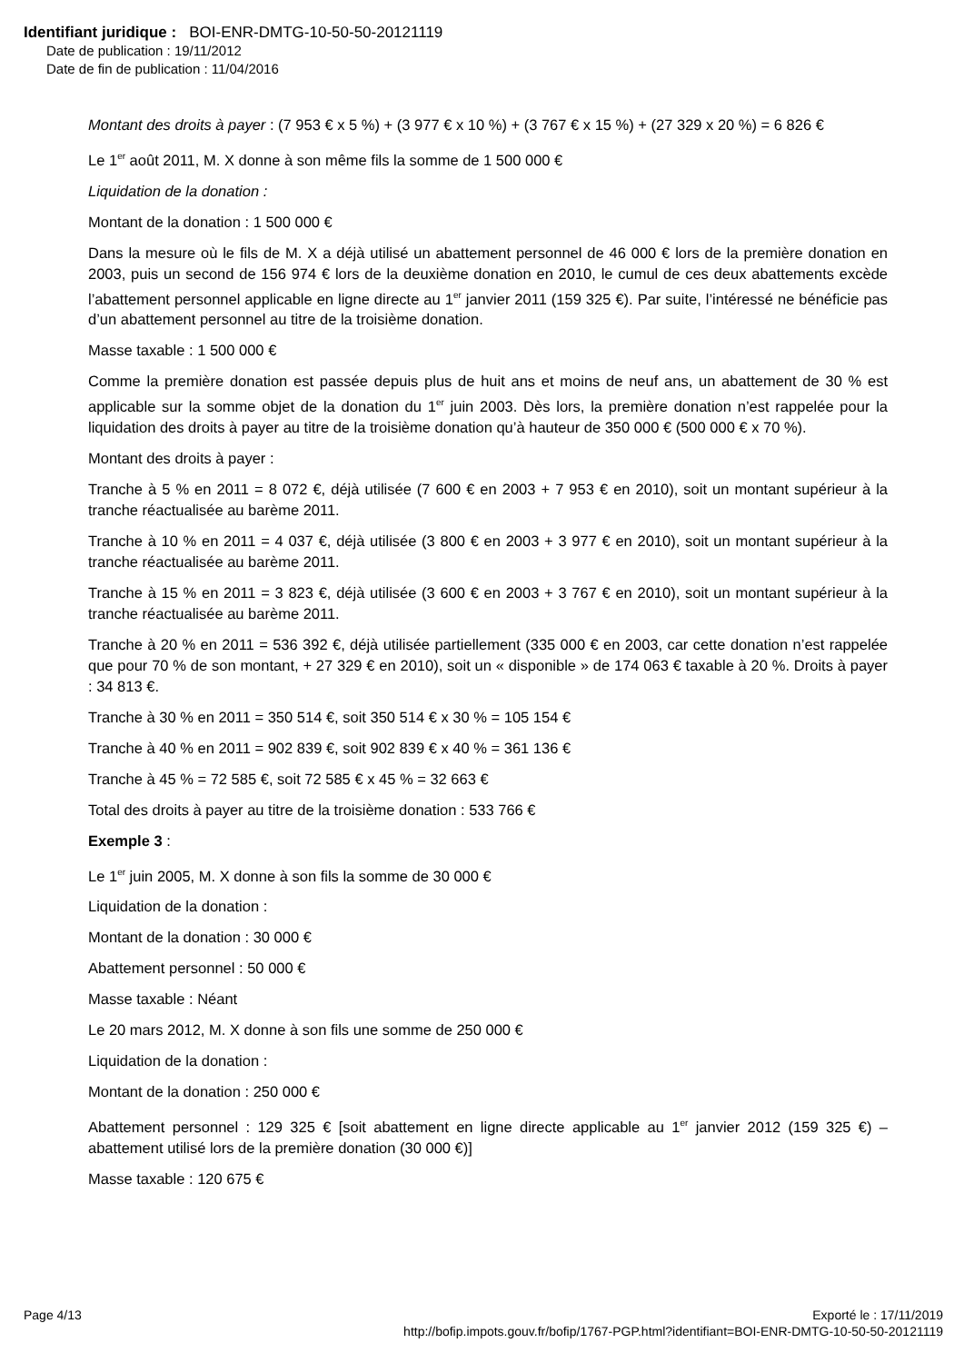Identifiant juridique : BOI-ENR-DMTG-10-50-50-20121119
Date de publication : 19/11/2012
Date de fin de publication : 11/04/2016
Montant des droits à payer : (7 953 € x 5 %) + (3 977 € x 10 %) + (3 767 € x 15 %) + (27 329 x 20 %) = 6 826 €
Le 1<sup>er</sup> août 2011, M. X donne à son même fils la somme de 1 500 000 €
Liquidation de la donation :
Montant de la donation : 1 500 000 €
Dans la mesure où le fils de M. X a déjà utilisé un abattement personnel de 46 000 € lors de la première donation en 2003, puis un second de 156 974 € lors de la deuxième donation en 2010, le cumul de ces deux abattements excède l’abattement personnel applicable en ligne directe au 1<sup>er</sup> janvier 2011 (159 325 €). Par suite, l’intéressé ne bénéficie pas d’un abattement personnel au titre de la troisième donation.
Masse taxable : 1 500 000 €
Comme la première donation est passée depuis plus de huit ans et moins de neuf ans, un abattement de 30 % est applicable sur la somme objet de la donation du 1<sup>er</sup> juin 2003. Dès lors, la première donation n’est rappelée pour la liquidation des droits à payer au titre de la troisième donation qu’à hauteur de 350 000 € (500 000 € x 70 %).
Montant des droits à payer :
Tranche à 5 % en 2011 = 8 072 €, déjà utilisée (7 600 € en 2003 + 7 953 € en 2010), soit un montant supérieur à la tranche réactualisée au barème 2011.
Tranche à 10 % en 2011 = 4 037 €, déjà utilisée (3 800 € en 2003 + 3 977 € en 2010), soit un montant supérieur à la tranche réactualisée au barème 2011.
Tranche à 15 % en 2011 = 3 823 €, déjà utilisée (3 600 € en 2003 + 3 767 € en 2010), soit un montant supérieur à la tranche réactualisée au barème 2011.
Tranche à 20 % en 2011 = 536 392 €, déjà utilisée partiellement (335 000 € en 2003, car cette donation n’est rappelée que pour 70 % de son montant, + 27 329 € en 2010), soit un « disponible » de 174 063 € taxable à 20 %. Droits à payer : 34 813 €.
Tranche à 30 % en 2011 = 350 514 €, soit 350 514 € x 30 % = 105 154 €
Tranche à 40 % en 2011 = 902 839 €, soit 902 839 € x 40 % = 361 136 €
Tranche à 45 % = 72 585 €, soit 72 585 € x 45 % = 32 663 €
Total des droits à payer au titre de la troisième donation : 533 766 €
Exemple 3 :
Le 1<sup>er</sup> juin 2005, M. X donne à son fils la somme de 30 000 €
Liquidation de la donation :
Montant de la donation : 30 000 €
Abattement personnel : 50 000 €
Masse taxable : Néant
Le 20 mars 2012, M. X donne à son fils une somme de 250 000 €
Liquidation de la donation :
Montant de la donation : 250 000 €
Abattement personnel : 129 325 € [soit abattement en ligne directe applicable au 1<sup>er</sup> janvier 2012 (159 325 €) – abattement utilisé lors de la première donation (30 000 €)]
Masse taxable : 120 675 €
Page 4/13 Exporté le : 17/11/2019
http://bofip.impots.gouv.fr/bofip/1767-PGP.html?identifiant=BOI-ENR-DMTG-10-50-50-20121119